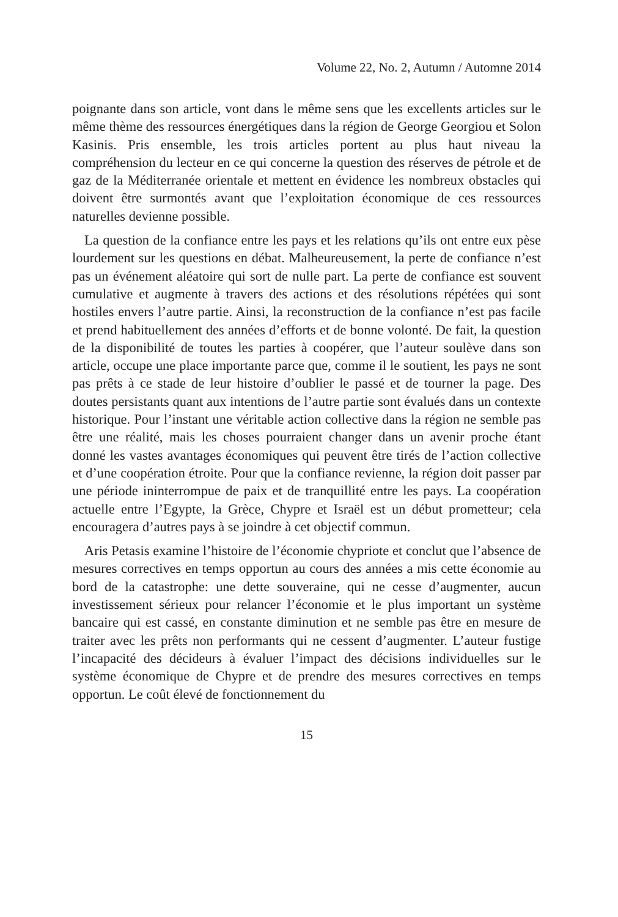Volume 22, No. 2, Autumn / Automne 2014
poignante dans son article, vont dans le même sens que les excellents articles sur le même thème des ressources énergétiques dans la région de George Georgiou et Solon Kasinis. Pris ensemble, les trois articles portent au plus haut niveau la compréhension du lecteur en ce qui concerne la question des réserves de pétrole et de gaz de la Méditerranée orientale et mettent en évidence les nombreux obstacles qui doivent être surmontés avant que l’exploitation économique de ces ressources naturelles devienne possible.
La question de la confiance entre les pays et les relations qu’ils ont entre eux pèse lourdement sur les questions en débat. Malheureusement, la perte de confiance n’est pas un événement aléatoire qui sort de nulle part. La perte de confiance est souvent cumulative et augmente à travers des actions et des résolutions répétées qui sont hostiles envers l’autre partie. Ainsi, la reconstruction de la confiance n’est pas facile et prend habituellement des années d’efforts et de bonne volonté. De fait, la question de la disponibilité de toutes les parties à coopérer, que l’auteur soulève dans son article, occupe une place importante parce que, comme il le soutient, les pays ne sont pas prêts à ce stade de leur histoire d’oublier le passé et de tourner la page. Des doutes persistants quant aux intentions de l’autre partie sont évalués dans un contexte historique. Pour l’instant une véritable action collective dans la région ne semble pas être une réalité, mais les choses pourraient changer dans un avenir proche étant donné les vastes avantages économiques qui peuvent être tirés de l’action collective et d’une coopération étroite. Pour que la confiance revienne, la région doit passer par une période ininterrompue de paix et de tranquillité entre les pays. La coopération actuelle entre l’Egypte, la Grèce, Chypre et Israël est un début prometteur; cela encouragera d’autres pays à se joindre à cet objectif commun.
Aris Petasis examine l’histoire de l’économie chypriote et conclut que l’absence de mesures correctives en temps opportun au cours des années a mis cette économie au bord de la catastrophe: une dette souveraine, qui ne cesse d’augmenter, aucun investissement sérieux pour relancer l’économie et le plus important un système bancaire qui est cassé, en constante diminution et ne semble pas être en mesure de traiter avec les prêts non performants qui ne cessent d’augmenter. L’auteur fustige l’incapacité des décideurs à évaluer l’impact des décisions individuelles sur le système économique de Chypre et de prendre des mesures correctives en temps opportun. Le coût élevé de fonctionnement du
15